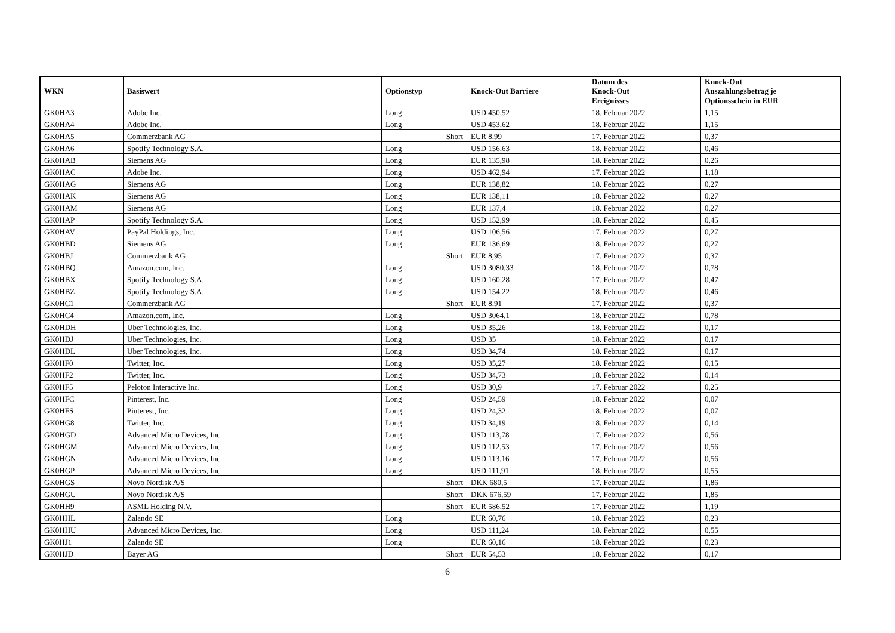| WKN | Basiswert | Optionstyp | Knock-Out Barriere | Datum des Knock-Out Ereignisses | Knock-Out Auszahlungsbetrag je Optionsschein in EUR |
| --- | --- | --- | --- | --- | --- |
| GK0HA3 | Adobe Inc. | Long | USD 450,52 | 18. Februar 2022 | 1,15 |
| GK0HA4 | Adobe Inc. | Long | USD 453,62 | 18. Februar 2022 | 1,15 |
| GK0HA5 | Commerzbank AG | Short | EUR 8,99 | 17. Februar 2022 | 0,37 |
| GK0HA6 | Spotify Technology S.A. | Long | USD 156,63 | 18. Februar 2022 | 0,46 |
| GK0HAB | Siemens AG | Long | EUR 135,98 | 18. Februar 2022 | 0,26 |
| GK0HAC | Adobe Inc. | Long | USD 462,94 | 17. Februar 2022 | 1,18 |
| GK0HAG | Siemens AG | Long | EUR 138,82 | 18. Februar 2022 | 0,27 |
| GK0HAK | Siemens AG | Long | EUR 138,11 | 18. Februar 2022 | 0,27 |
| GK0HAM | Siemens AG | Long | EUR 137,4 | 18. Februar 2022 | 0,27 |
| GK0HAP | Spotify Technology S.A. | Long | USD 152,99 | 18. Februar 2022 | 0,45 |
| GK0HAV | PayPal Holdings, Inc. | Long | USD 106,56 | 17. Februar 2022 | 0,27 |
| GK0HBD | Siemens AG | Long | EUR 136,69 | 18. Februar 2022 | 0,27 |
| GK0HBJ | Commerzbank AG | Short | EUR 8,95 | 17. Februar 2022 | 0,37 |
| GK0HBQ | Amazon.com, Inc. | Long | USD 3080,33 | 18. Februar 2022 | 0,78 |
| GK0HBX | Spotify Technology S.A. | Long | USD 160,28 | 17. Februar 2022 | 0,47 |
| GK0HBZ | Spotify Technology S.A. | Long | USD 154,22 | 18. Februar 2022 | 0,46 |
| GK0HC1 | Commerzbank AG | Short | EUR 8,91 | 17. Februar 2022 | 0,37 |
| GK0HC4 | Amazon.com, Inc. | Long | USD 3064,1 | 18. Februar 2022 | 0,78 |
| GK0HDH | Uber Technologies, Inc. | Long | USD 35,26 | 18. Februar 2022 | 0,17 |
| GK0HDJ | Uber Technologies, Inc. | Long | USD 35 | 18. Februar 2022 | 0,17 |
| GK0HDL | Uber Technologies, Inc. | Long | USD 34,74 | 18. Februar 2022 | 0,17 |
| GK0HF0 | Twitter, Inc. | Long | USD 35,27 | 18. Februar 2022 | 0,15 |
| GK0HF2 | Twitter, Inc. | Long | USD 34,73 | 18. Februar 2022 | 0,14 |
| GK0HF5 | Peloton Interactive Inc. | Long | USD 30,9 | 17. Februar 2022 | 0,25 |
| GK0HFC | Pinterest, Inc. | Long | USD 24,59 | 18. Februar 2022 | 0,07 |
| GK0HFS | Pinterest, Inc. | Long | USD 24,32 | 18. Februar 2022 | 0,07 |
| GK0HG8 | Twitter, Inc. | Long | USD 34,19 | 18. Februar 2022 | 0,14 |
| GK0HGD | Advanced Micro Devices, Inc. | Long | USD 113,78 | 17. Februar 2022 | 0,56 |
| GK0HGM | Advanced Micro Devices, Inc. | Long | USD 112,53 | 17. Februar 2022 | 0,56 |
| GK0HGN | Advanced Micro Devices, Inc. | Long | USD 113,16 | 17. Februar 2022 | 0,56 |
| GK0HGP | Advanced Micro Devices, Inc. | Long | USD 111,91 | 18. Februar 2022 | 0,55 |
| GK0HGS | Novo Nordisk A/S | Short | DKK 680,5 | 17. Februar 2022 | 1,86 |
| GK0HGU | Novo Nordisk A/S | Short | DKK 676,59 | 17. Februar 2022 | 1,85 |
| GK0HH9 | ASML Holding N.V. | Short | EUR 586,52 | 17. Februar 2022 | 1,19 |
| GK0HHL | Zalando SE | Long | EUR 60,76 | 18. Februar 2022 | 0,23 |
| GK0HHU | Advanced Micro Devices, Inc. | Long | USD 111,24 | 18. Februar 2022 | 0,55 |
| GK0HJ1 | Zalando SE | Long | EUR 60,16 | 18. Februar 2022 | 0,23 |
| GK0HJD | Bayer AG | Short | EUR 54,53 | 18. Februar 2022 | 0,17 |
6